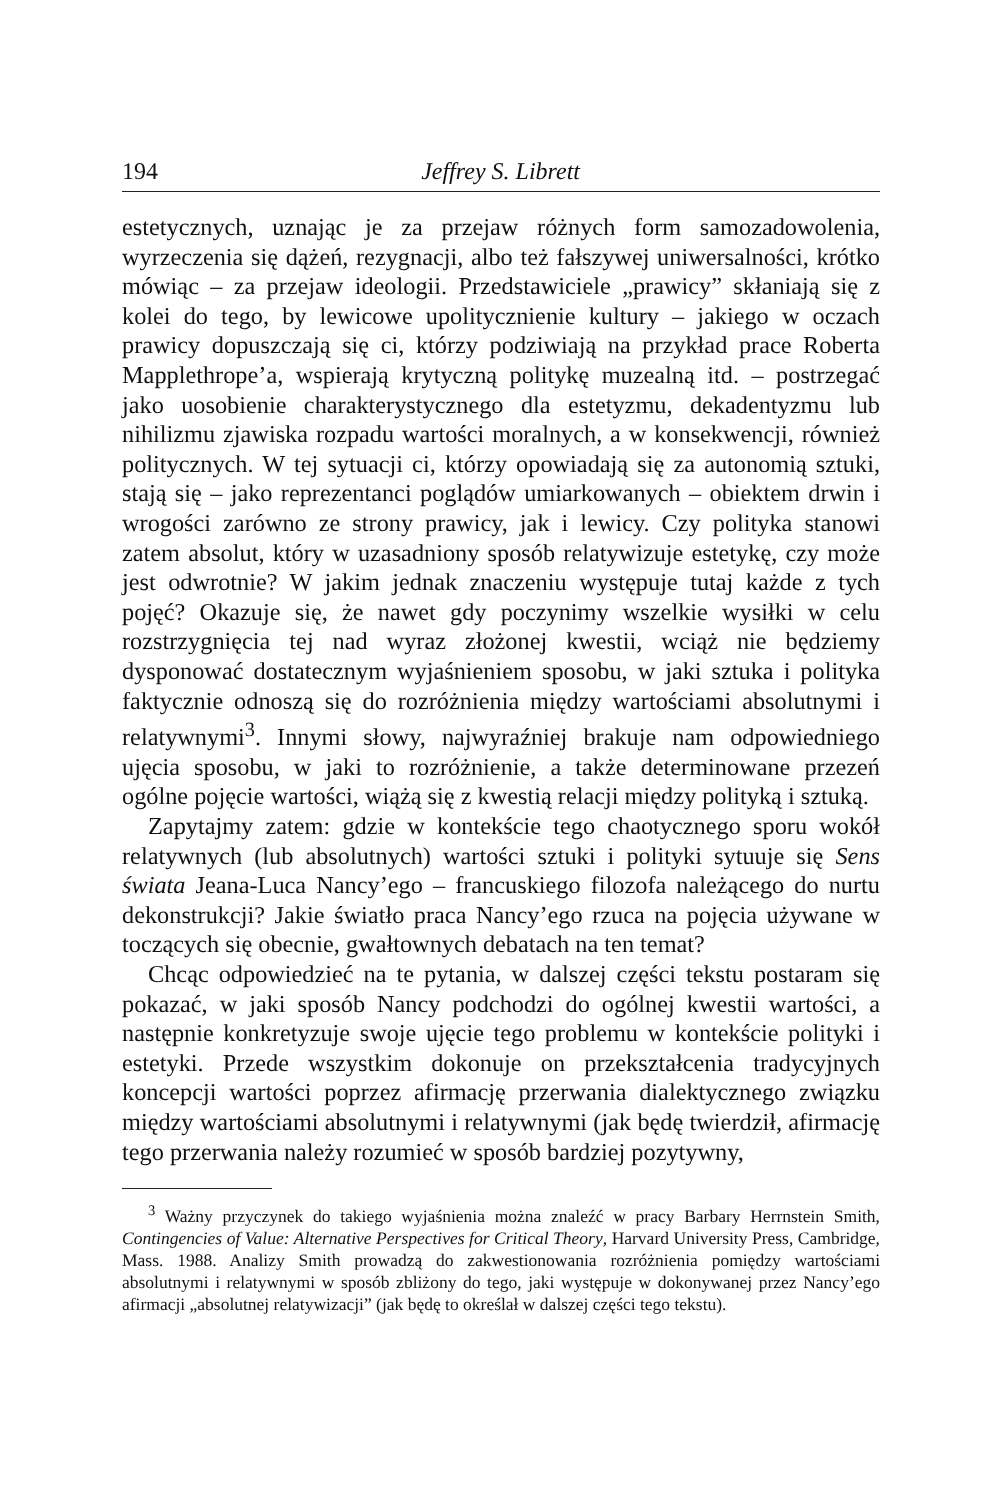194 Jeffrey S. Librett
estetycznych, uznając je za przejaw różnych form samozadowolenia, wyrzeczenia się dążeń, rezygnacji, albo też fałszywej uniwersalności, krótko mówiąc – za przejaw ideologii. Przedstawiciele „prawicy” skłaniają się z kolei do tego, by lewicowe upolitycznienie kultury – jakiego w oczach prawicy dopuszczają się ci, którzy podziwiają na przykład prace Roberta Mapplethrope’a, wspierają krytyczną politykę muzealną itd. – postrzegać jako uosobienie charakterystycznego dla estetyzmu, dekadentyzmu lub nihilizmu zjawiska rozpadu wartości moralnych, a w konsekwencji, również politycznych. W tej sytuacji ci, którzy opowiadają się za autonomią sztuki, stają się – jako reprezentanci poglądów umiarkowanych – obiektem drwin i wrogości zarówno ze strony prawicy, jak i lewicy. Czy polityka stanowi zatem absolut, który w uzasadniony sposób relatywizuje estetykę, czy może jest odwrotnie? W jakim jednak znaczeniu występuje tutaj każde z tych pojęć? Okazuje się, że nawet gdy poczynimy wszelkie wysiłki w celu rozstrzygnięcia tej nad wyraz złożonej kwestii, wciąż nie będziemy dysponować dostatecznym wyjaśnieniem sposobu, w jaki sztuka i polityka faktycznie odnoszą się do rozróżnienia między wartościami absolutnymi i relatywnymi<sup>3</sup>. Innymi słowy, najwyraźniej brakuje nam odpowiedniego ujęcia sposobu, w jaki to rozróżnienie, a także determinowane przezeń ogólne pojęcie wartości, wiążą się z kwestią relacji między polityką i sztuką.
Zapytajmy zatem: gdzie w kontekście tego chaotycznego sporu wokół relatywnych (lub absolutnych) wartości sztuki i polityki sytuuje się Sens świata Jeana-Luca Nancy’ego – francuskiego filozofa należącego do nurtu dekonstrukcji? Jakie światło praca Nancy’ego rzuca na pojęcia używane w toczących się obecnie, gwałtownych debatach na ten temat?
Chcąc odpowiedzieć na te pytania, w dalszej części tekstu postaram się pokazać, w jaki sposób Nancy podchodzi do ogólnej kwestii wartości, a następnie konkretyzuje swoje ujęcie tego problemu w kontekście polityki i estetyki. Przede wszystkim dokonuje on przekształcenia tradycyjnych koncepcji wartości poprzez afirmację przerwania dialektycznego związku między wartościami absolutnymi i relatywnymi (jak będę twierdził, afirmację tego przerwania należy rozumieć w sposób bardziej pozytywny,
<sup>3</sup> Ważny przyczynek do takiego wyjaśnienia można znaleźć w pracy Barbary Herrnstein Smith, Contingencies of Value: Alternative Perspectives for Critical Theory, Harvard University Press, Cambridge, Mass. 1988. Analizy Smith prowadzą do zakwestionowania rozróżnienia pomiędzy wartościami absolutnymi i relatywnymi w sposób zbliżony do tego, jaki występuje w dokonywanej przez Nancy’ego afirmacji „absolutnej relatywizacji” (jak będę to określał w dalszej części tego tekstu).